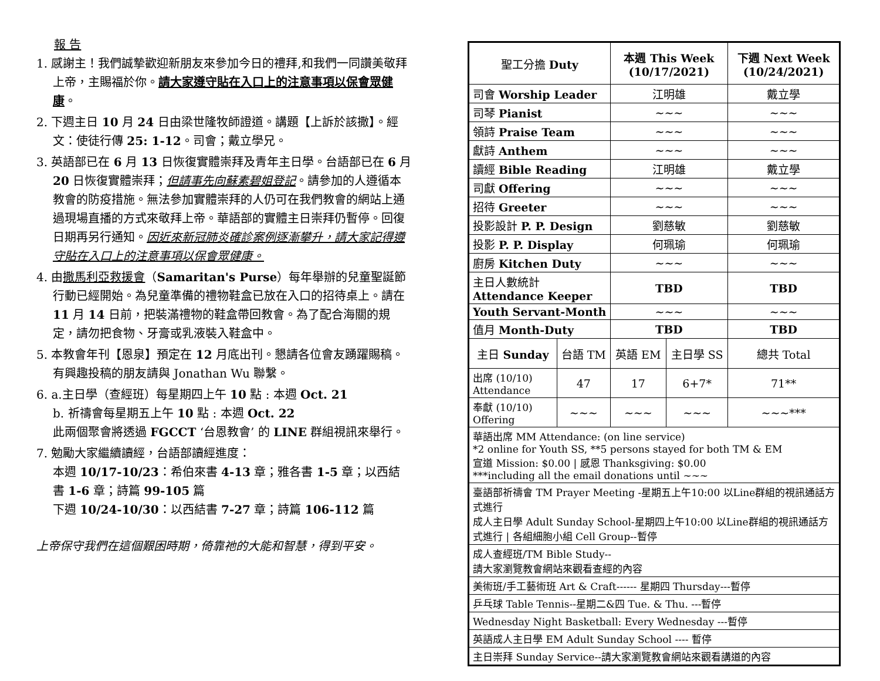報 告
1. 感謝主！我們誠摯歡迎新朋友來參加今日的禮拜,和我們一同讚美敬拜上帝，主賜福於你。請大家遵守貼在入口上的注意事項以保會眾健康。
2. 下週主日 10 月 24 日由梁世隆牧師證道。講題【上訴於該撒】。經文：使徒行傳 25: 1-12。司會；戴立學兄。
3. 英語部已在 6 月 13 日恢復實體崇拜及青年主日學。台語部已在 6 月 20 日恢復實體崇拜；但請事先向蘇素碧姐登記。請參加的人遵循本教會的防疫措施。無法參加實體崇拜的人仍可在我們教會的網站上通過現場直播的方式來敬拜上帝。華語部的實體主日崇拜仍暫停。回復日期再另行通知。因近來新冠肺炎確診案例逐漸攀升，請大家記得遵守貼在入口上的注意事項以保會眾健康。
4. 由撒馬利亞救援會（Samaritan's Purse）每年舉辦的兒童聖誕節行動已經開始。為兒童準備的禮物鞋盒已放在入口的招待桌上。請在 11 月 14 日前，把裝滿禮物的鞋盒帶回教會。為了配合海關的規定，請勿把食物、牙膏或乳液裝入鞋盒中。
5. 本教會年刊【恩泉】預定在 12 月底出刊。懇請各位會友踴躍賜稿。有興趣投稿的朋友請與 Jonathan Wu 聯繫。
6. a.主日學（查經班）每星期四上午 10 點 : 本週 Oct. 21
b. 祈禱會每星期五上午 10 點 : 本週 Oct. 22
此兩個聚會將透過 FGCCT ‘台恩教會’ 的 LINE 群組視訊來舉行。
7. 勉勵大家繼續讀經，台語部讀經進度：
本週 10/17-10/23：希伯來書 4-13 章；雅各書 1-5 章；以西結書 1-6 章；詩篇 99-105 篇
下週 10/24-10/30：以西結書 7-27 章；詩篇 106-112 篇
上帝保守我們在這個艱困時期，倚靠祂的大能和智慧，得到平安。
| 聖工分擔 Duty | | 本週 This Week (10/17/2021) | | 下週 Next Week (10/24/2021) |
| 司會 Worship Leader | | 江明雄 | | 戴立學 |
| 司琴 Pianist | | ~~~ | | ~~~ |
| 領詩 Praise Team | | ~~~ | | ~~~ |
| 獻詩 Anthem | | ~~~ | | ~~~ |
| 讀經 Bible Reading | | 江明雄 | | 戴立學 |
| 司獻 Offering | | ~~~ | | ~~~ |
| 招待 Greeter | | ~~~ | | ~~~ |
| 投影設計 P. P. Design | | 劉慈敏 | | 劉慈敏 |
| 投影 P. P. Display | | 何珮瑜 | | 何珮瑜 |
| 廚房 Kitchen Duty | | ~~~ | | ~~~ |
| 主日人數統計 Attendance Keeper | | TBD | | TBD |
| Youth Servant-Month | | ~~~ | | ~~~ |
| 值月 Month-Duty | | TBD | | TBD |
| 主日 Sunday | 台語 TM | 英語 EM | 主日學 SS | 總共 Total |
| 出席 (10/10) Attendance | 47 | 17 | 6+7* | 71** |
| 奉獻 (10/10) Offering | ~~~ | ~~~ | ~~~ | ~~~*** |
| 華語出席 MM Attendance: (on line service) *2 online for Youth SS, **5 persons stayed for both TM & EM 宣道 Mission: $0.00 / 感恩 Thanksgiving: $0.00 ***including all the email donations until ~~~ | | | | |
| 臺語部祈禱會 TM Prayer Meeting -星期五上午10:00 以Line群組的視訊通話方式進行 成人主日學 Adult Sunday School-星期四上午10:00 以Line群組的視訊通話方式進行 / 各組細胞小組 Cell Group--暫停 | | | | |
| 成人查經班/TM Bible Study-- 請大家瀏覽教會網站來觀看查經的內容 | | | | |
| 美術班/手工藝術班 Art & Craft------ 星期四 Thursday---暫停 | | | | |
| 乒乓球 Table Tennis--星期二&四 Tue. & Thu. ---暫停 | | | | |
| Wednesday Night Basketball: Every Wednesday ---暫停 | | | | |
| 英語成人主日學 EM Adult Sunday School ---- 暫停 | | | | |
| 主日崇拜 Sunday Service--請大家瀏覽教會網站來觀看講道的內容 | | | | |